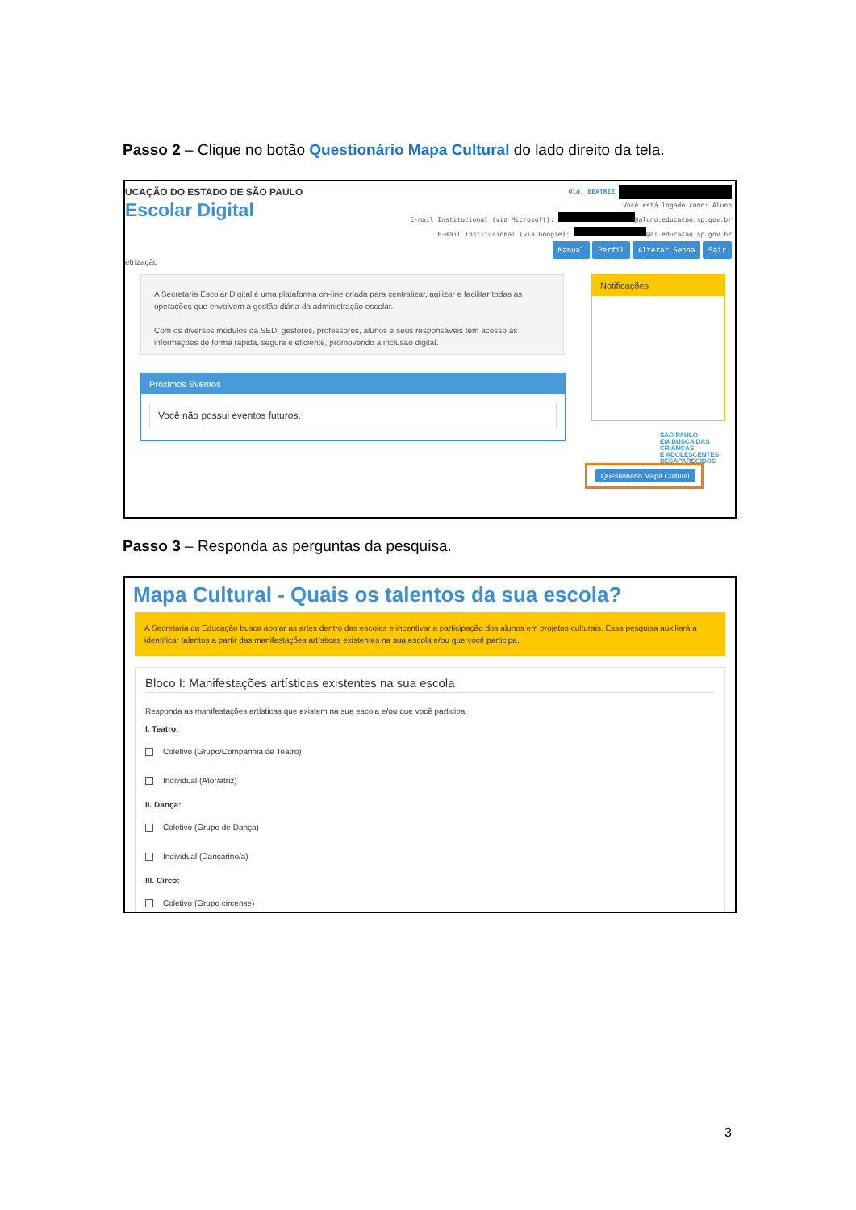Passo 2 – Clique no botão Questionário Mapa Cultural do lado direito da tela.
UCAÇÃO DO ESTADO DE SÃO PAULO
Escolar Digital
Olá, BEATRIZ
Você está logado como: Aluno
E-mail Institucional (via Microsoft): @aluno.educacao.sp.gov.br
E-mail Institucional (via Google): @al.educacao.sp.gov.br
Manual Perfil Alterar Senha Sair
etrização
A Secretaria Escolar Digital é uma plataforma on-line criada para centralizar, agilizar e facilitar todas as operações que envolvem a gestão diária da administração escolar.
Com os diversos módulos da SED, gestores, professores, alunos e seus responsáveis têm acesso às informações de forma rápida, segura e eficiente, promovendo a inclusão digital.
Próximos Eventos
Você não possui eventos futuros.
Notificações
SÃO PAULO
EM BUSCA DAS CRIANÇAS
E ADOLESCENTES DESAPARECIDOS
Questionário Mapa Cultural
Passo 3 – Responda as perguntas da pesquisa.
Mapa Cultural - Quais os talentos da sua escola?
A Secretaria da Educação busca apoiar as artes dentro das escolas e incentivar a participação dos alunos em projetos culturais. Essa pesquisa auxiliará a identificar talentos a partir das manifestações artísticas existentes na sua escola e/ou que você participa.
Bloco I: Manifestações artísticas existentes na sua escola
Responda as manifestações artísticas que existem na sua escola e/ou que você participa.
I. Teatro:
Coletivo (Grupo/Companhia de Teatro)
Individual (Ator/atriz)
II. Dança:
Coletivo (Grupo de Dança)
Individual (Dançarino/a)
III. Circo:
Coletivo (Grupo circense)
3